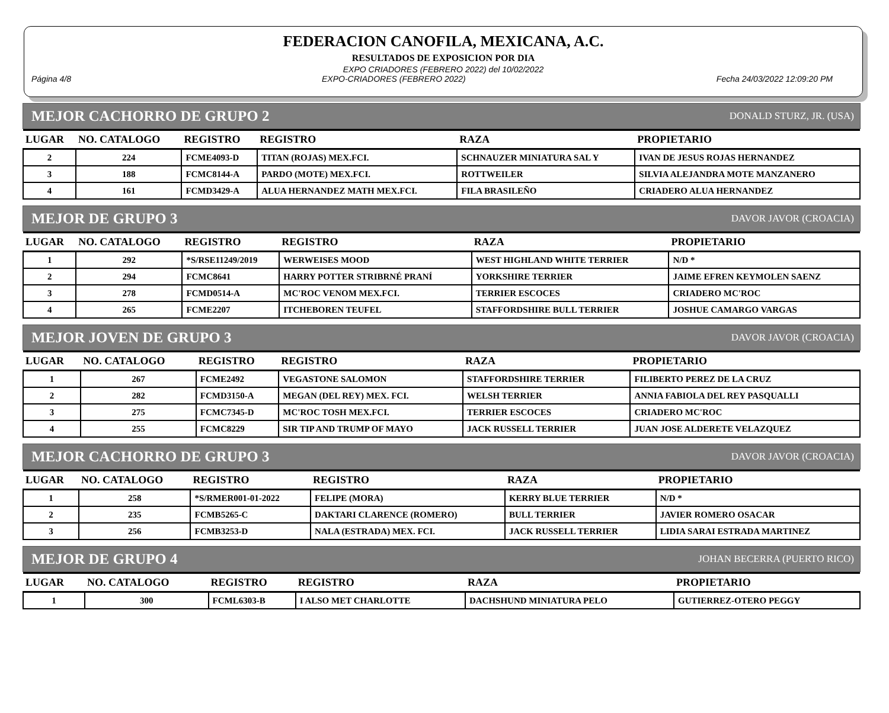FEDERACION CANOFILA, MEXICANA, A.C.
RESULTADOS DE EXPOSICION POR DIA
EXPO CRIADORES (FEBRERO 2022) del 10/02/2022
Página 4/8 EXPO-CRIADORES (FEBRERO 2022) Fecha 24/03/2022 12:09:20 PM
MEJOR CACHORRO DE GRUPO 2 DONALD STURZ, JR. (USA)
| LUGAR | NO. CATALOGO | REGISTRO | REGISTRO | RAZA | PROPIETARIO |
| --- | --- | --- | --- | --- | --- |
| 2 | 224 | FCME4093-D | TITAN (ROJAS) MEX.FCI. | SCHNAUZER MINIATURA SAL Y | IVAN DE JESUS ROJAS HERNANDEZ |
| 3 | 188 | FCMC8144-A | PARDO (MOTE) MEX.FCI. | ROTTWEILER | SILVIA ALEJANDRA MOTE MANZANERO |
| 4 | 161 | FCMD3429-A | ALUA HERNANDEZ MATH MEX.FCI. | FILA BRASILEÑO | CRIADERO ALUA HERNANDEZ |
MEJOR DE GRUPO 3 DAVOR JAVOR (CROACIA)
| LUGAR | NO. CATALOGO | REGISTRO | REGISTRO | RAZA | PROPIETARIO |
| --- | --- | --- | --- | --- | --- |
| 1 | 292 | *S/RSE11249/2019 | WERWEISES MOOD | WEST HIGHLAND WHITE TERRIER | N/D * |
| 2 | 294 | FCMC8641 | HARRY POTTER STRIBRNÉ PRANÍ | YORKSHIRE TERRIER | JAIME EFREN KEYMOLEN SAENZ |
| 3 | 278 | FCMD0514-A | MC'ROC VENOM MEX.FCI. | TERRIER ESCOCES | CRIADERO MC'ROC |
| 4 | 265 | FCME2207 | ITCHEBOREN TEUFEL | STAFFORDSHIRE BULL TERRIER | JOSHUE CAMARGO VARGAS |
MEJOR JOVEN DE GRUPO 3 DAVOR JAVOR (CROACIA)
| LUGAR | NO. CATALOGO | REGISTRO | REGISTRO | RAZA | PROPIETARIO |
| --- | --- | --- | --- | --- | --- |
| 1 | 267 | FCME2492 | VEGASTONE SALOMON | STAFFORDSHIRE TERRIER | FILIBERTO PEREZ DE LA CRUZ |
| 2 | 282 | FCMD3150-A | MEGAN (DEL REY) MEX. FCI. | WELSH TERRIER | ANNIA FABIOLA DEL REY PASQUALLI |
| 3 | 275 | FCMC7345-D | MC'ROC TOSH MEX.FCI. | TERRIER ESCOCES | CRIADERO MC'ROC |
| 4 | 255 | FCMC8229 | SIR TIP AND TRUMP OF MAYO | JACK RUSSELL TERRIER | JUAN JOSE ALDERETE VELAZQUEZ |
MEJOR CACHORRO DE GRUPO 3 DAVOR JAVOR (CROACIA)
| LUGAR | NO. CATALOGO | REGISTRO | REGISTRO | RAZA | PROPIETARIO |
| --- | --- | --- | --- | --- | --- |
| 1 | 258 | *S/RMER001-01-2022 | FELIPE (MORA) | KERRY BLUE TERRIER | N/D * |
| 2 | 235 | FCMB5265-C | DAKTARI CLARENCE (ROMERO) | BULL TERRIER | JAVIER ROMERO OSACAR |
| 3 | 256 | FCMB3253-D | NALA (ESTRADA) MEX. FCI. | JACK RUSSELL TERRIER | LIDIA SARAI ESTRADA MARTINEZ |
MEJOR DE GRUPO 4 JOHAN BECERRA (PUERTO RICO)
| LUGAR | NO. CATALOGO | REGISTRO | REGISTRO | RAZA | PROPIETARIO |
| --- | --- | --- | --- | --- | --- |
| 1 | 300 | FCML6303-B | I ALSO MET CHARLOTTE | DACHSHUND MINIATURA PELO | GUTIERREZ-OTERO PEGGY |